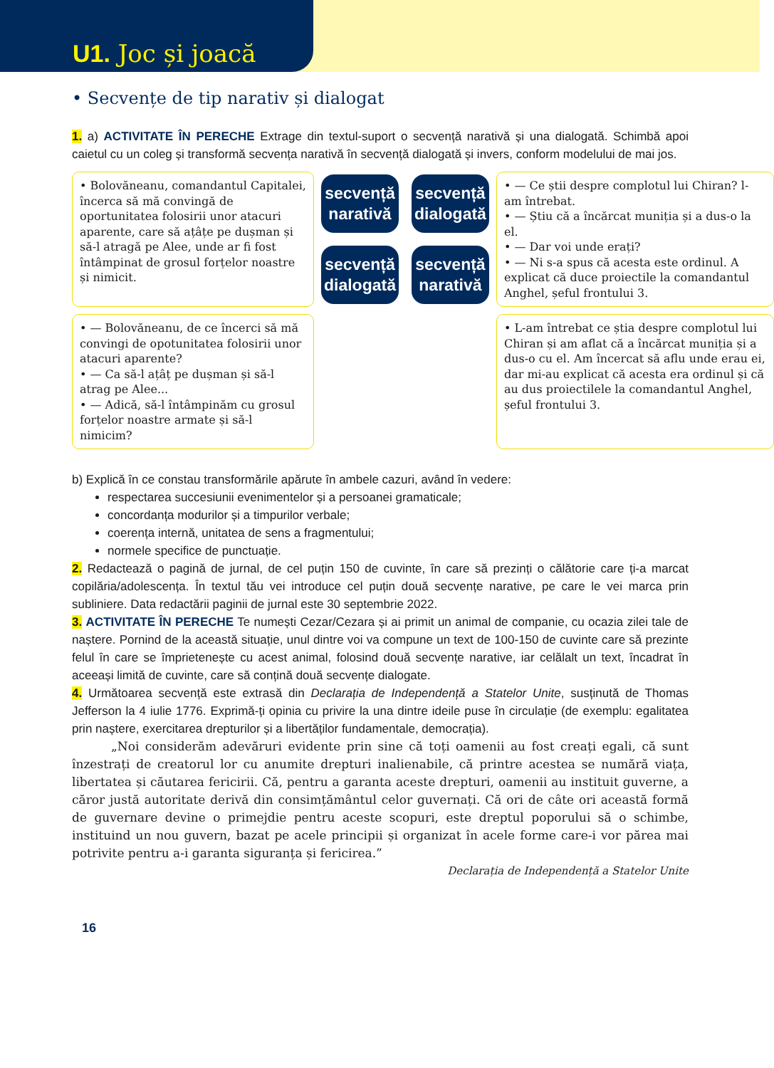U1. Joc și joacă
• Secvențe de tip narativ și dialogat
1. a) ACTIVITATE ÎN PERECHE Extrage din textul-suport o secvență narativă și una dialogată. Schimbă apoi caietul cu un coleg și transformă secvența narativă în secvență dialogată și invers, conform modelului de mai jos.
• Bolovăneanu, comandantul Capitalei, încerca să mă convingă de oportunitatea folosirii unor atacuri aparente, care să ațâțe pe dușman și să-l atragă pe Alee, unde ar fi fost întâmpinat de grosul forțelor noastre și nimicit.
secvență narativă
secvență dialogată
secvență dialogată
secvență narativă
• — Ce știi despre complotul lui Chiran? l-am întrebat.
• — Știu că a încărcat muniția și a dus-o la el.
• — Dar voi unde erați?
• — Ni s-a spus că acesta este ordinul. A explicat că duce proiectile la comandantul Anghel, șeful frontului 3.
• — Bolovăneanu, de ce încerci să mă convingi de opotunitatea folosirii unor atacuri aparente?
• — Ca să-l ațâț pe dușman și să-l atrag pe Alee...
• — Adică, să-l întâmpinăm cu grosul forțelor noastre armate și să-l nimicim?
• L-am întrebat ce știa despre complotul lui Chiran și am aflat că a încărcat muniția și a dus-o cu el. Am încercat să aflu unde erau ei, dar mi-au explicat că acesta era ordinul și că au dus proiectilele la comandantul Anghel, șeful frontului 3.
b) Explică în ce constau transformările apărute în ambele cazuri, având în vedere:
respectarea succesiunii evenimentelor și a persoanei gramaticale;
concordanța modurilor și a timpurilor verbale;
coerența internă, unitatea de sens a fragmentului;
normele specifice de punctuație.
2. Redactează o pagină de jurnal, de cel puțin 150 de cuvinte, în care să prezinți o călătorie care ți-a marcat copilăria/adolescența. În textul tău vei introduce cel puțin două secvențe narative, pe care le vei marca prin subliniere. Data redactării paginii de jurnal este 30 septembrie 2022.
3. ACTIVITATE ÎN PERECHE Te numești Cezar/Cezara și ai primit un animal de companie, cu ocazia zilei tale de naștere. Pornind de la această situație, unul dintre voi va compune un text de 100-150 de cuvinte care să prezinte felul în care se împrietenește cu acest animal, folosind două secvențe narative, iar celălalt un text, încadrat în aceeași limită de cuvinte, care să conțină două secvențe dialogate.
4. Următoarea secvență este extrasă din Declarația de Independență a Statelor Unite, susținută de Thomas Jefferson la 4 iulie 1776. Exprimă-ți opinia cu privire la una dintre ideile puse în circulație (de exemplu: egalitatea prin naștere, exercitarea drepturilor și a libertăților fundamentale, democrația).
„Noi considerăm adevăruri evidente prin sine că toți oamenii au fost creați egali, că sunt înzestrați de creatorul lor cu anumite drepturi inalienabile, că printre acestea se numără viața, libertatea și căutarea fericirii. Că, pentru a garanta aceste drepturi, oamenii au instituit guverne, a căror justă autoritate derivă din consimțământul celor guvernați. Că ori de câte ori această formă de guvernare devine o primejdie pentru aceste scopuri, este dreptul poporului să o schimbe, instituind un nou guvern, bazat pe acele principii și organizat în acele forme care-i vor părea mai potrivite pentru a-i garanta siguranța și fericirea.”
Declarația de Independență a Statelor Unite
16